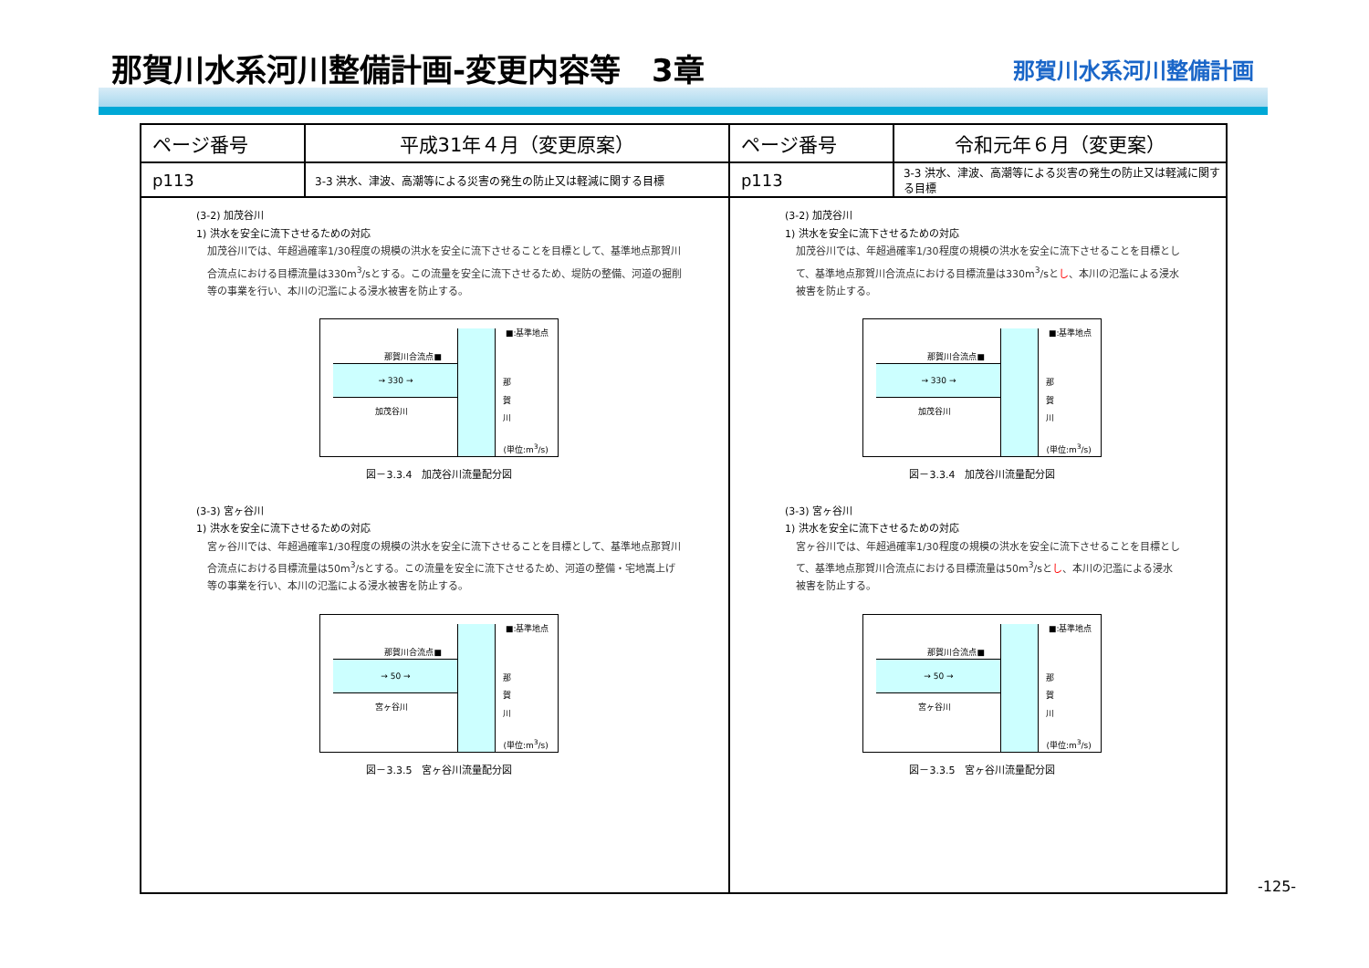那賀川水系河川整備計画-変更内容等　3章
那賀川水系河川整備計画
| ページ番号 | 平成31年４月（変更原案） | ページ番号 | 令和元年６月（変更案） |
| --- | --- | --- | --- |
| p113 | 3-3 洪水、津波、高潮等による災害の発生の防止又は軽減に関する目標 | p113 | 3-3 洪水、津波、高潮等による災害の発生の防止又は軽減に関する目標 |
| (3-2) 加茂谷川 1) 洪水を安全に流下させるための対応 加茂谷川では、年超過確率1/30程度の規模の洪水を安全に流下させることを目標として、基準地点那賀川合流点における目標流量は330m<sup>3</sup>/sとする。この流量を安全に流下させるため、堤防の整備、河道の掘削等の事業を行い、本川の氾濫による浸水被害を防止する。 → 330 → ■:基準地点 那賀川合流点■ 加茂谷川 那 賀 川 (単位:m<sup>3</sup>/s) 図－3.3.4 加茂谷川流量配分図 (3-3) 宮ヶ谷川 1) 洪水を安全に流下させるための対応 宮ヶ谷川では、年超過確率1/30程度の規模の洪水を安全に流下させることを目標として、基準地点那賀川合流点における目標流量は50m<sup>3</sup>/sとする。この流量を安全に流下させるため、河道の整備・宅地嵩上げ等の事業を行い、本川の氾濫による浸水被害を防止する。 → 50 → ■:基準地点 那賀川合流点■ 宮ヶ谷川 那 賀 川 (単位:m<sup>3</sup>/s) 図－3.3.5 宮ヶ谷川流量配分図 | | (3-2) 加茂谷川 1) 洪水を安全に流下させるための対応 加茂谷川では、年超過確率1/30程度の規模の洪水を安全に流下させることを目標として、基準地点那賀川合流点における目標流量は330m<sup>3</sup>/sと し 、本川の氾濫による浸水被害を防止する。 → 330 → ■:基準地点 那賀川合流点■ 加茂谷川 那 賀 川 (単位:m<sup>3</sup>/s) 図－3.3.4 加茂谷川流量配分図 (3-3) 宮ヶ谷川 1) 洪水を安全に流下させるための対応 宮ヶ谷川では、年超過確率1/30程度の規模の洪水を安全に流下させることを目標として、基準地点那賀川合流点における目標流量は50m<sup>3</sup>/sと し 、本川の氾濫による浸水被害を防止する。 → 50 → ■:基準地点 那賀川合流点■ 宮ヶ谷川 那 賀 川 (単位:m<sup>3</sup>/s) 図－3.3.5 宮ヶ谷川流量配分図 | |
-125-